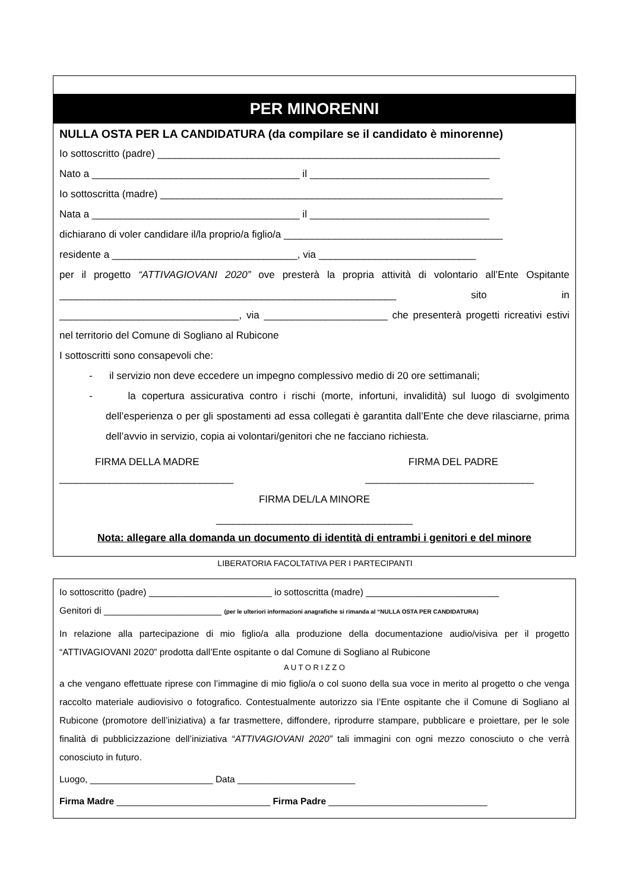PER MINORENNI
NULLA OSTA PER LA CANDIDATURA (da compilare se il candidato è minorenne)
Io sottoscritto (padre) _____________________________________________________________
Nato a _____________________________________ il ________________________________
Io sottoscritta (madre) _____________________________________________________________
Nata a _____________________________________ il ________________________________
dichiarano di voler candidare il/la proprio/a figlio/a _______________________________________
residente a _________________________________, via ____________________________
per il progetto “ATTIVAGIOVANI 2020” ove presterà la propria attività di volontario all’Ente Ospitante ____________________________________________________________ sito in ________________________________, via ______________________ che presenterà progetti ricreativi estivi nel territorio del Comune di Sogliano al Rubicone
I sottoscritti sono consapevoli che:
- il servizio non deve eccedere un impegno complessivo medio di 20 ore settimanali;
- la copertura assicurativa contro i rischi (morte, infortuni, invalidità) sul luogo di svolgimento dell’esperienza o per gli spostamenti ad essa collegati è garantita dall’Ente che deve rilasciarne, prima dell’avvio in servizio, copia ai volontari/genitori che ne facciano richiesta.
FIRMA DELLA MADRE FIRMA DEL PADRE
_______________________________ ______________________________
FIRMA DEL/LA MINORE
___________________________________
Nota: allegare alla domanda un documento di identità di entrambi i genitori e del minore
LIBERATORIA FACOLTATIVA PER I PARTECIPANTI
Io sottoscritto (padre) ________________________ io sottoscritta (madre) __________________________
Genitori di _______________________ (per le ulteriori informazioni anagrafiche si rimanda al “NULLA OSTA PER CANDIDATURA)
In relazione alla partecipazione di mio figlio/a alla produzione della documentazione audio/visiva per il progetto “ATTIVAGIOVANI 2020” prodotta dall’Ente ospitante o dal Comune di Sogliano al Rubicone
A U T O R I Z Z O
a che vengano effettuate riprese con l’immagine di mio figlio/a o col suono della sua voce in merito al progetto o che venga raccolto materiale audiovisivo o fotografico. Contestualmente autorizzo sia l’Ente ospitante che il Comune di Sogliano al Rubicone (promotore dell’iniziativa) a far trasmettere, diffondere, riprodurre stampare, pubblicare e proiettare, per le sole finalità di pubblicizzazione dell’iniziativa “ATTIVAGIOVANI 2020” tali immagini con ogni mezzo conosciuto o che verrà conosciuto in futuro.
Luogo, ________________________ Data _______________________
Firma Madre ______________________________ Firma Padre _______________________________